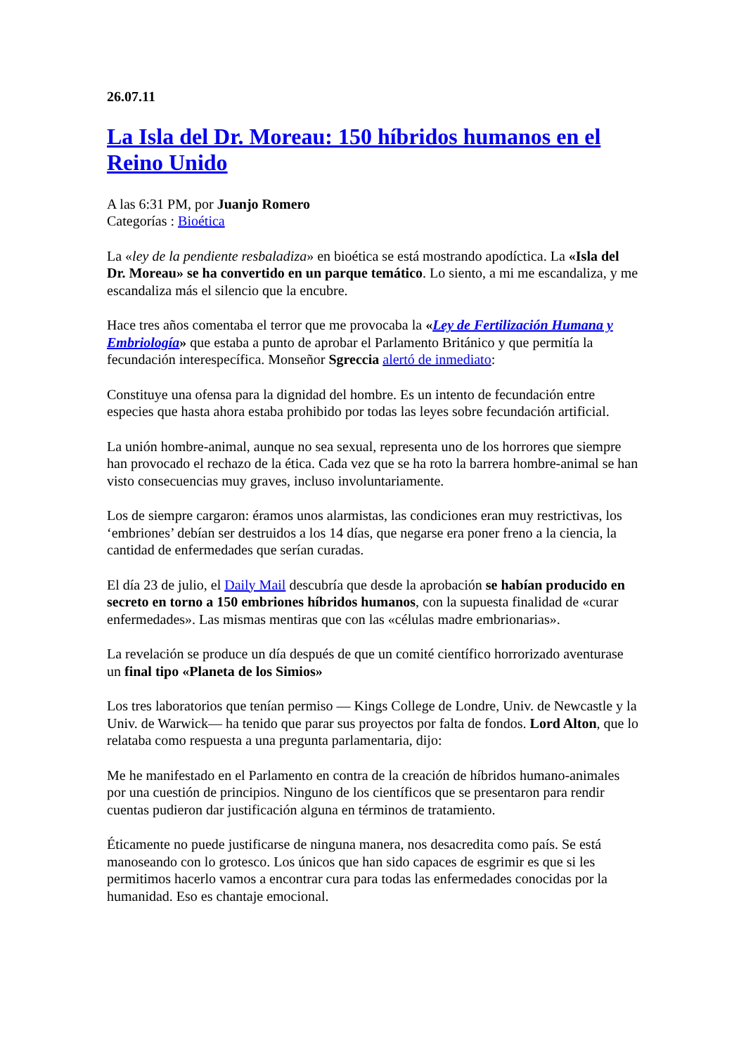26.07.11
La Isla del Dr. Moreau: 150 híbridos humanos en el Reino Unido
A las 6:31 PM, por Juanjo Romero
Categorías : Bioética
La «ley de la pendiente resbaladiza» en bioética se está mostrando apodíctica. La «Isla del Dr. Moreau» se ha convertido en un parque temático. Lo siento, a mi me escandaliza, y me escandaliza más el silencio que la encubre.
Hace tres años comentaba el terror que me provocaba la «Ley de Fertilización Humana y Embriología» que estaba a punto de aprobar el Parlamento Británico y que permitía la fecundación interespecífica. Monseñor Sgreccia alertó de inmediato:
Constituye una ofensa para la dignidad del hombre. Es un intento de fecundación entre especies que hasta ahora estaba prohibido por todas las leyes sobre fecundación artificial.
La unión hombre-animal, aunque no sea sexual, representa uno de los horrores que siempre han provocado el rechazo de la ética. Cada vez que se ha roto la barrera hombre-animal se han visto consecuencias muy graves, incluso involuntariamente.
Los de siempre cargaron: éramos unos alarmistas, las condiciones eran muy restrictivas, los ‘embriones’ debían ser destruidos a los 14 días, que negarse era poner freno a la ciencia, la cantidad de enfermedades que serían curadas.
El día 23 de julio, el Daily Mail descubría que desde la aprobación se habían producido en secreto en torno a 150 embriones híbridos humanos, con la supuesta finalidad de «curar enfermedades». Las mismas mentiras que con las «células madre embrionarias».
La revelación se produce un día después de que un comité científico horrorizado aventurase un final tipo «Planeta de los Simios»
Los tres laboratorios que tenían permiso — Kings College de Londre, Univ. de Newcastle y la Univ. de Warwick— ha tenido que parar sus proyectos por falta de fondos. Lord Alton, que lo relataba como respuesta a una pregunta parlamentaria, dijo:
Me he manifestado en el Parlamento en contra de la creación de híbridos humano-animales por una cuestión de principios. Ninguno de los científicos que se presentaron para rendir cuentas pudieron dar justificación alguna en términos de tratamiento.
Éticamente no puede justificarse de ninguna manera, nos desacredita como país. Se está manoseando con lo grotesco. Los únicos que han sido capaces de esgrimir es que si les permitimos hacerlo vamos a encontrar cura para todas las enfermedades conocidas por la humanidad. Eso es chantaje emocional.